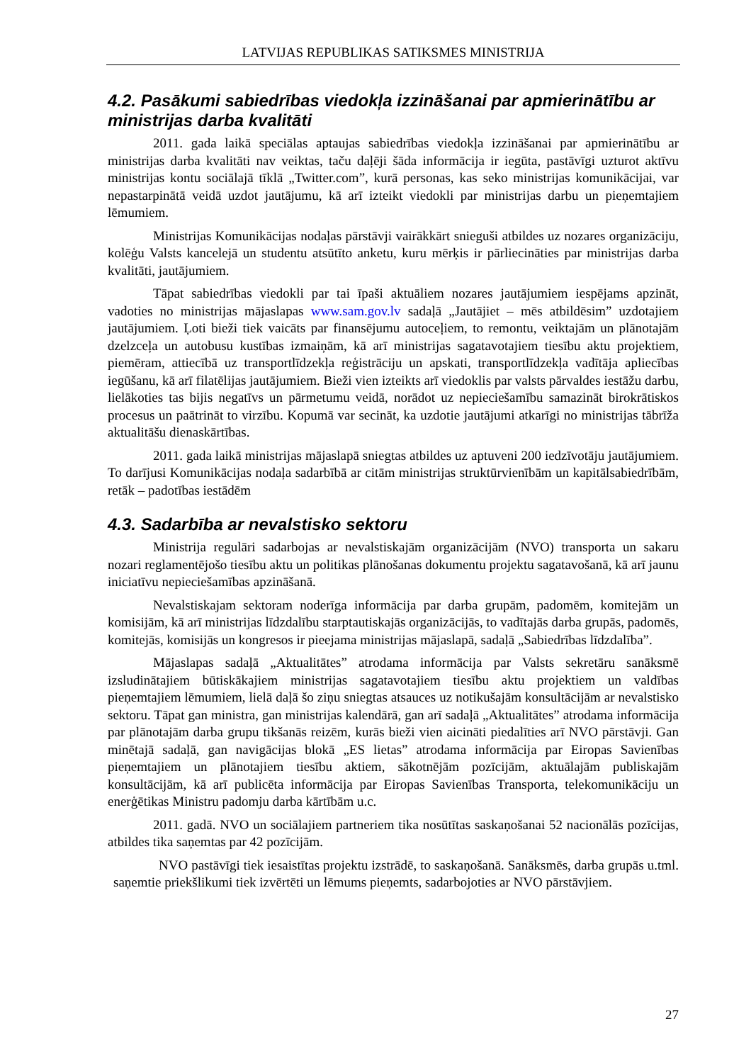LATVIJAS REPUBLIKAS SATIKSMES MINISTRIJA
4.2. Pasākumi sabiedrības viedokļa izzināšanai par apmierinātību ar ministrijas darba kvalitāti
2011. gada laikā speciālas aptaujas sabiedrības viedokļa izzināšanai par apmierinātību ar ministrijas darba kvalitāti nav veiktas, taču daļēji šāda informācija ir iegūta, pastāvīgi uzturot aktīvu ministrijas kontu sociālajā tīklā „Twitter.com”, kurā personas, kas seko ministrijas komunikācijai, var nepastarpinātā veidā uzdot jautājumu, kā arī izteikt viedokli par ministrijas darbu un pieņemtajiem lēmumiem.
Ministrijas Komunikācijas nodaļas pārstāvji vairākkārt snieguši atbildes uz nozares organizāciju, kolēģu Valsts kancelejā un studentu atsūtīto anketu, kuru mērķis ir pārliecināties par ministrijas darba kvalitāti, jautājumiem.
Tāpat sabiedrības viedokli par tai īpaši aktuāliem nozares jautājumiem iespējams apzināt, vadoties no ministrijas mājaslapas www.sam.gov.lv sadaļā „Jautājiet – mēs atbildēsim” uzdotajiem jautājumiem. Ļoti bieži tiek vaicāts par finansējumu autoceļiem, to remontu, veiktajām un plānotajām dzelzceļa un autobusu kustības izmaiņām, kā arī ministrijas sagatavotajiem tiesību aktu projektiem, piemēram, attiecībā uz transportlīdzekļa reģistrāciju un apskati, transportlīdzekļa vadītāja apliecības iegūšanu, kā arī filatēlijas jautājumiem. Bieži vien izteikts arī viedoklis par valsts pārvaldes iestāžu darbu, lielākoties tas bijis negatīvs un pārmetumu veidā, norādot uz nepieciešamību samazināt birokrātiskos procesus un paātrināt to virzību. Kopumā var secināt, ka uzdotie jautājumi atkarīgi no ministrijas tābrīža aktualitāšu dienaskārtības.
2011. gada laikā ministrijas mājaslapā sniegtas atbildes uz aptuveni 200 iedzīvotāju jautājumiem. To darījusi Komunikācijas nodaļa sadarbībā ar citām ministrijas struktūrvienībām un kapitālsabiedrībām, retāk – padotības iestādēm
4.3. Sadarbība ar nevalstisko sektoru
Ministrija regulāri sadarbojas ar nevalstiskajām organizācijām (NVO) transporta un sakaru nozari reglamentējošo tiesību aktu un politikas plānošanas dokumentu projektu sagatavošanā, kā arī jaunu iniciatīvu nepieciešamības apzināšanā.
Nevalstiskajam sektoram noderīga informācija par darba grupām, padomēm, komitejām un komisijām, kā arī ministrijas līdzdalību starptautiskajās organizācijās, to vadītajās darba grupās, padomēs, komitejās, komisijās un kongresos ir pieejama ministrijas mājaslapā, sadaļā „Sabiedrības līdzdalība”.
Mājaslapas sadaļā „Aktualitātes” atrodama informācija par Valsts sekretāru sanāksmē izsludinātajiem būtiskākajiem ministrijas sagatavotajiem tiesību aktu projektiem un valdības pieņemtajiem lēmumiem, lielā daļā šo ziņu sniegtas atsauces uz notikušajām konsultācijām ar nevalstisko sektoru. Tāpat gan ministra, gan ministrijas kalendārā, gan arī sadaļā „Aktualitātes” atrodama informācija par plānotajām darba grupu tikšanās reizēm, kurās bieži vien aicināti piedalīties arī NVO pārstāvji. Gan minētajā sadaļā, gan navigācijas blokā „ES lietas” atrodama informācija par Eiropas Savienības pieņemtajiem un plānotajiem tiesību aktiem, sākotnējām pozīcijām, aktuālajām publiskajām konsultācijām, kā arī publicēta informācija par Eiropas Savienības Transporta, telekomunikāciju un enerģētikas Ministru padomju darba kārtībām u.c.
2011. gadā. NVO un sociālajiem partneriem tika nosūtītas saskaņošanai 52 nacionālās pozīcijas, atbildes tika saņemtas par 42 pozīcijām.
NVO pastāvīgi tiek iesaistītas projektu izstrādē, to saskaņošanā. Sanāksmēs, darba grupās u.tml. saņemtie priekšlikumi tiek izvērtēti un lēmums pieņemts, sadarbojoties ar NVO pārstāvjiem.
27